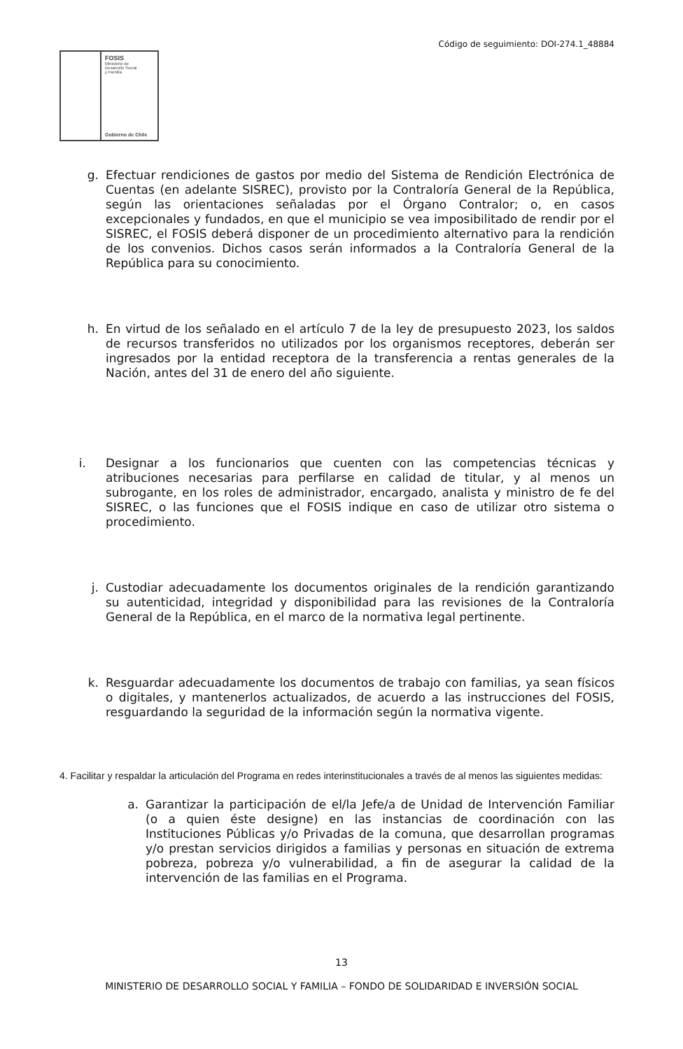Código de seguimiento: DOI-274.1_48884
FOSIS
Ministerio de
Desarrollo Social
y Familia
Gobierno de Chile
g. Efectuar rendiciones de gastos por medio del Sistema de Rendición Electrónica de Cuentas (en adelante SISREC), provisto por la Contraloría General de la República, según las orientaciones señaladas por el Órgano Contralor; o, en casos excepcionales y fundados, en que el municipio se vea imposibilitado de rendir por el SISREC, el FOSIS deberá disponer de un procedimiento alternativo para la rendición de los convenios. Dichos casos serán informados a la Contraloría General de la República para su conocimiento.
h. En virtud de los señalado en el artículo 7 de la ley de presupuesto 2023, los saldos de recursos transferidos no utilizados por los organismos receptores, deberán ser ingresados por la entidad receptora de la transferencia a rentas generales de la Nación, antes del 31 de enero del año siguiente.
i. Designar a los funcionarios que cuenten con las competencias técnicas y atribuciones necesarias para perfilarse en calidad de titular, y al menos un subrogante, en los roles de administrador, encargado, analista y ministro de fe del SISREC, o las funciones que el FOSIS indique en caso de utilizar otro sistema o procedimiento.
j. Custodiar adecuadamente los documentos originales de la rendición garantizando su autenticidad, integridad y disponibilidad para las revisiones de la Contraloría General de la República, en el marco de la normativa legal pertinente.
k. Resguardar adecuadamente los documentos de trabajo con familias, ya sean físicos o digitales, y mantenerlos actualizados, de acuerdo a las instrucciones del FOSIS, resguardando la seguridad de la información según la normativa vigente.
4. Facilitar y respaldar la articulación del Programa en redes interinstitucionales a través de al menos las siguientes medidas:
a. Garantizar la participación de el/la Jefe/a de Unidad de Intervención Familiar (o a quien éste designe) en las instancias de coordinación con las Instituciones Públicas y/o Privadas de la comuna, que desarrollan programas y/o prestan servicios dirigidos a familias y personas en situación de extrema pobreza, pobreza y/o vulnerabilidad, a fin de asegurar la calidad de la intervención de las familias en el Programa.
13
MINISTERIO DE DESARROLLO SOCIAL Y FAMILIA – FONDO DE SOLIDARIDAD E INVERSIÓN SOCIAL